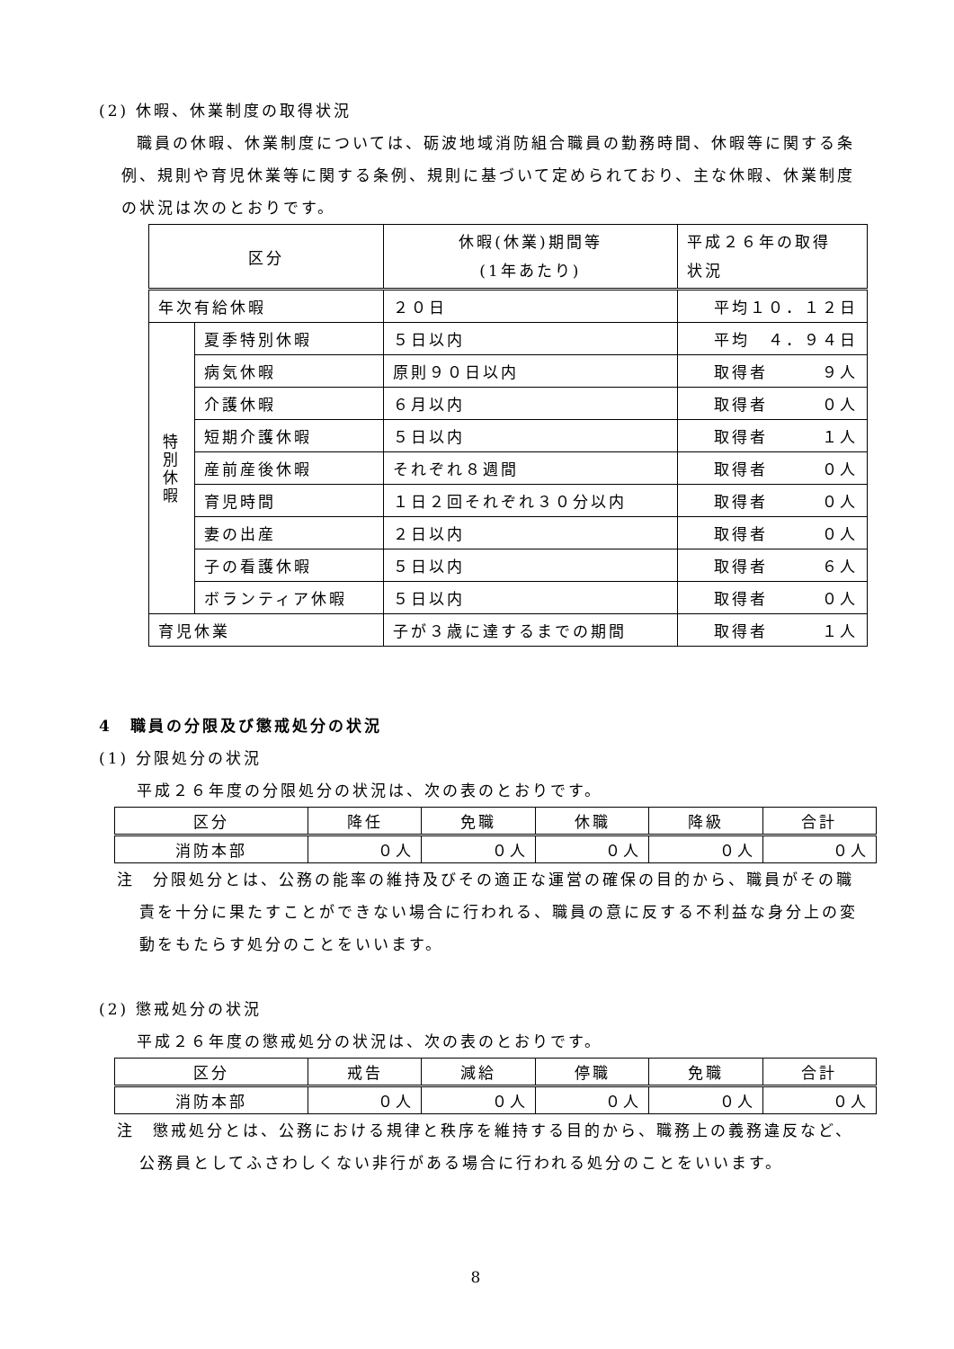(2) 休暇、休業制度の取得状況
職員の休暇、休業制度については、砺波地域消防組合職員の勤務時間、休暇等に関する条例、規則や育児休業等に関する条例、規則に基づいて定められており、主な休暇、休業制度の状況は次のとおりです。
| 区分 | | 休暇(休業)期間等 (1年あたり) | 平成２６年の取得 状況 |
| 年次有給休暇 | | ２０日 | 平均１０．１２日 |
| 特 別 休 暇 | 夏季特別休暇 | ５日以内 | 平均 ４．９４日 |
| | 病気休暇 | 原則９０日以内 | 取得者 ９人 |
| | 介護休暇 | ６月以内 | 取得者 ０人 |
| | 短期介護休暇 | ５日以内 | 取得者 １人 |
| | 産前産後休暇 | それぞれ８週間 | 取得者 ０人 |
| | 育児時間 | １日２回それぞれ３０分以内 | 取得者 ０人 |
| | 妻の出産 | ２日以内 | 取得者 ０人 |
| | 子の看護休暇 | ５日以内 | 取得者 ６人 |
| | ボランティア休暇 | ５日以内 | 取得者 ０人 |
| 育児休業 | | 子が３歳に達するまでの期間 | 取得者 １人 |
4　職員の分限及び懲戒処分の状況
(1) 分限処分の状況
平成２６年度の分限処分の状況は、次の表のとおりです。
| 区分 | 降任 | 免職 | 休職 | 降級 | 合計 |
| 消防本部 | ０人 | ０人 | ０人 | ０人 | ０人 |
注　分限処分とは、公務の能率の維持及びその適正な運営の確保の目的から、職員がその職責を十分に果たすことができない場合に行われる、職員の意に反する不利益な身分上の変動をもたらす処分のことをいいます。
(2) 懲戒処分の状況
平成２６年度の懲戒処分の状況は、次の表のとおりです。
| 区分 | 戒告 | 減給 | 停職 | 免職 | 合計 |
| 消防本部 | ０人 | ０人 | ０人 | ０人 | ０人 |
注　懲戒処分とは、公務における規律と秩序を維持する目的から、職務上の義務違反など、公務員としてふさわしくない非行がある場合に行われる処分のことをいいます。
8